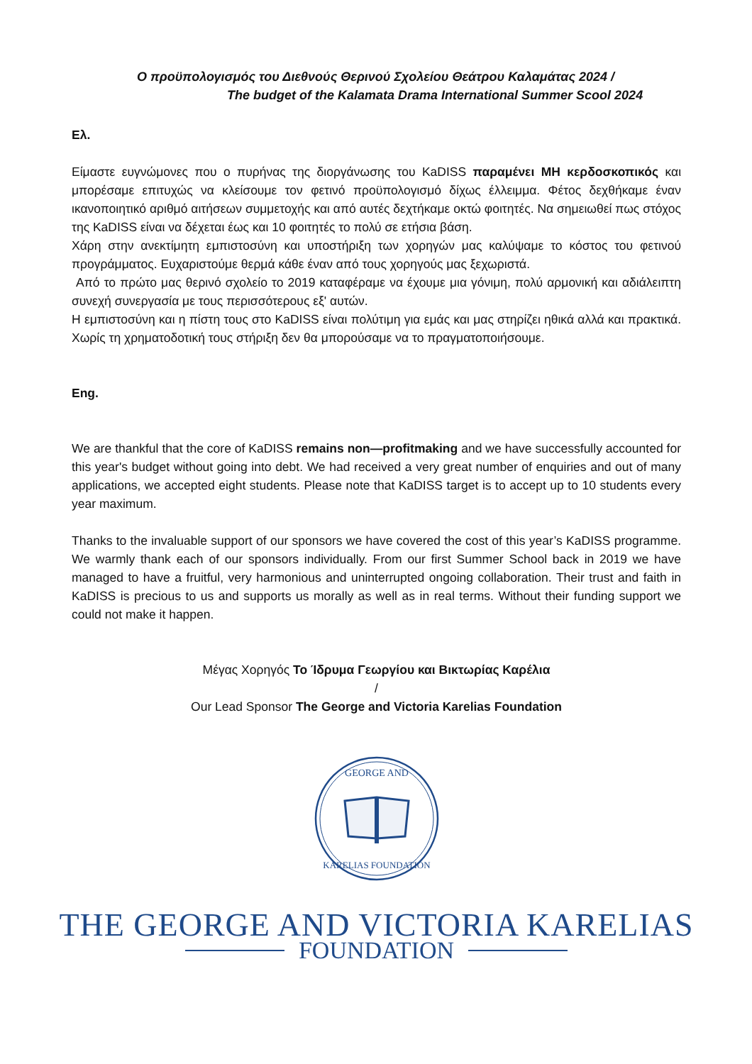Ο προϋπολογισμός του Διεθνούς Θερινού Σχολείου Θεάτρου Καλαμάτας 2024 /
The budget of the Kalamata Drama International Summer Scool 2024
Ελ.
Είμαστε ευγνώμονες που ο πυρήνας της διοργάνωσης του KaDISS παραμένει ΜΗ κερδοσκοπικός και μπορέσαμε επιτυχώς να κλείσουμε τον φετινό προϋπολογισμό δίχως έλλειμμα. Φέτος δεχθήκαμε έναν ικανοποιητικό αριθμό αιτήσεων συμμετοχής και από αυτές δεχτήκαμε οκτώ φοιτητές. Να σημειωθεί πως στόχος της KaDISS είναι να δέχεται έως και 10 φοιτητές το πολύ σε ετήσια βάση.
Χάρη στην ανεκτίμητη εμπιστοσύνη και υποστήριξη των χορηγών μας καλύψαμε το κόστος του φετινού προγράμματος. Ευχαριστούμε θερμά κάθε έναν από τους χορηγούς μας ξεχωριστά.
Από το πρώτο μας θερινό σχολείο το 2019 καταφέραμε να έχουμε μια γόνιμη, πολύ αρμονική και αδιάλειπτη συνεχή συνεργασία με τους περισσότερους εξ' αυτών.
Η εμπιστοσύνη και η πίστη τους στο KaDISS είναι πολύτιμη για εμάς και μας στηρίζει ηθικά αλλά και πρακτικά. Χωρίς τη χρηματοδοτική τους στήριξη δεν θα μπορούσαμε να το πραγματοποιήσουμε.
Eng.
We are thankful that the core of KaDISS remains non—profitmaking and we have successfully accounted for this year's budget without going into debt. We had received a very great number of enquiries and out of many applications, we accepted eight students. Please note that KaDISS target is to accept up to 10 students every year maximum.
Thanks to the invaluable support of our sponsors we have covered the cost of this year’s KaDISS programme. We warmly thank each of our sponsors individually. From our first Summer School back in 2019 we have managed to have a fruitful, very harmonious and uninterrupted ongoing collaboration. Their trust and faith in KaDISS is precious to us and supports us morally as well as in real terms. Without their funding support we could not make it happen.
Μέγας Χορηγός Το Ίδρυμα Γεωργίου και Βικτωρίας Καρέλια
/
Our Lead Sponsor The George and Victoria Karelias Foundation
GEORGE AND
KARELIAS FOUNDATION
THE GEORGE AND VICTORIA KARELIAS
FOUNDATION